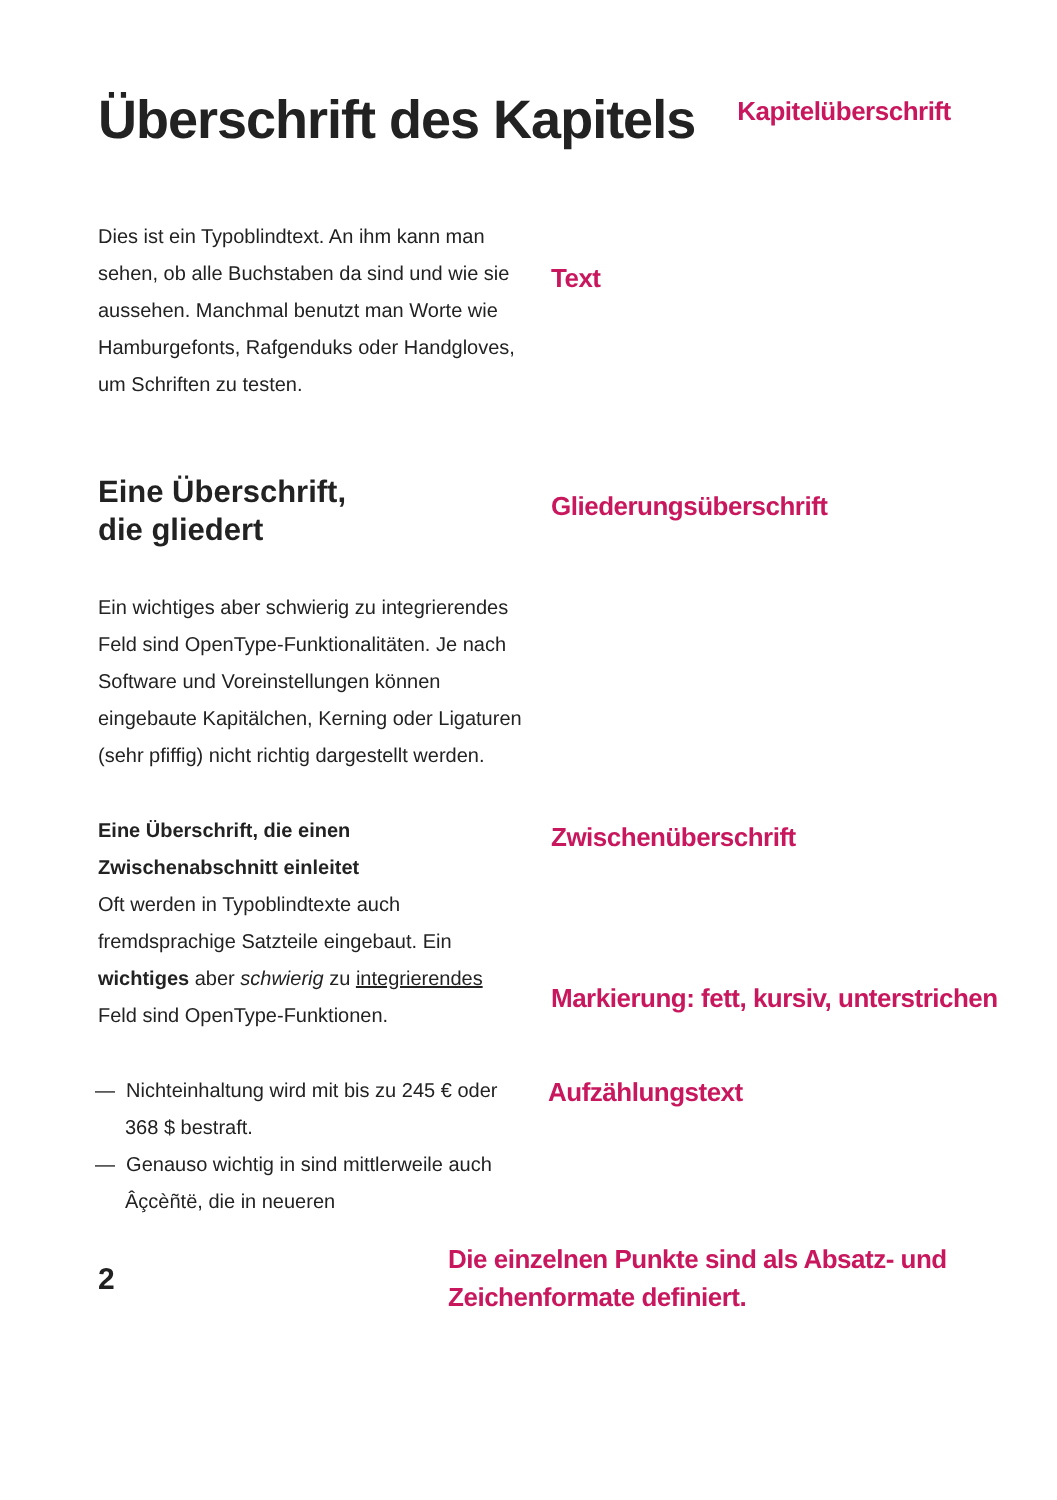Überschrift des Kapitels
Kapitelüberschrift
Dies ist ein Typoblindtext. An ihm kann man sehen, ob alle Buchstaben da sind und wie sie aussehen. Manchmal benutzt man Worte wie Hamburgefonts, Rafgenduks oder Handgloves, um Schriften zu testen.
Text
Eine Überschrift,
die gliedert
Gliederungsüberschrift
Ein wichtiges aber schwierig zu integrierendes Feld sind OpenType-Funktionalitäten. Je nach Software und Voreinstellungen können eingebaute Kapitälchen, Kerning oder Ligaturen (sehr pfiffig) nicht richtig dargestellt werden.
Eine Überschrift, die einen Zwischenabschnitt einleitet
Oft werden in Typoblindtexte auch fremdsprachige Satzteile eingebaut. Ein wichtiges aber schwierig zu integrierendes Feld sind OpenType-Funktionen.
Zwischenüberschrift
Markierung: fett, kursiv, unterstrichen
— Nichteinhaltung wird mit bis zu 245 € oder 368 $ bestraft.
— Genauso wichtig in sind mittlerweile auch Âçcèñtë, die in neueren
Aufzählungstext
2
Die einzelnen Punkte sind als Absatz- und Zeichenformate definiert.